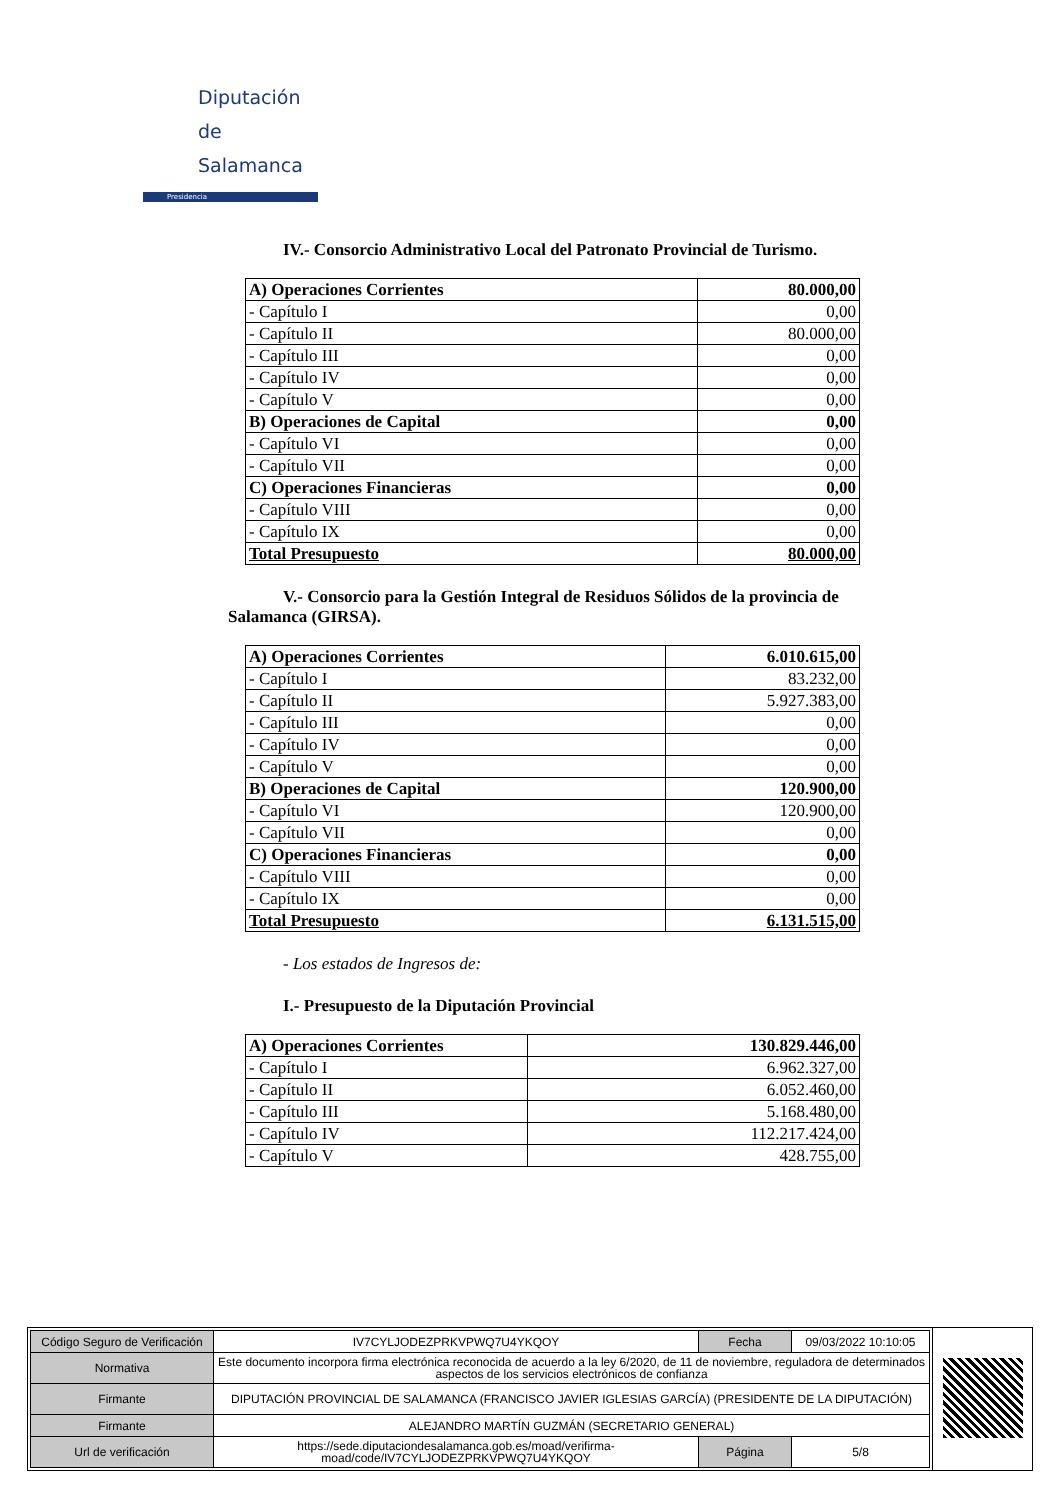Diputación
de Salamanca
Presidencia
IV.- Consorcio Administrativo Local del Patronato Provincial de Turismo.
| A) Operaciones Corrientes | 80.000,00 |
| - Capítulo I | 0,00 |
| - Capítulo II | 80.000,00 |
| - Capítulo III | 0,00 |
| - Capítulo IV | 0,00 |
| - Capítulo V | 0,00 |
| B) Operaciones de Capital | 0,00 |
| - Capítulo VI | 0,00 |
| - Capítulo VII | 0,00 |
| C) Operaciones Financieras | 0,00 |
| - Capítulo VIII | 0,00 |
| - Capítulo IX | 0,00 |
| Total Presupuesto | 80.000,00 |
V.- Consorcio para la Gestión Integral de Residuos Sólidos de la provincia de Salamanca (GIRSA).
| A) Operaciones Corrientes | 6.010.615,00 |
| - Capítulo I | 83.232,00 |
| - Capítulo II | 5.927.383,00 |
| - Capítulo III | 0,00 |
| - Capítulo IV | 0,00 |
| - Capítulo V | 0,00 |
| B) Operaciones de Capital | 120.900,00 |
| - Capítulo VI | 120.900,00 |
| - Capítulo VII | 0,00 |
| C) Operaciones Financieras | 0,00 |
| - Capítulo VIII | 0,00 |
| - Capítulo IX | 0,00 |
| Total Presupuesto | 6.131.515,00 |
- Los estados de Ingresos de:
I.- Presupuesto de la Diputación Provincial
| A) Operaciones Corrientes | 130.829.446,00 |
| - Capítulo I | 6.962.327,00 |
| - Capítulo II | 6.052.460,00 |
| - Capítulo III | 5.168.480,00 |
| - Capítulo IV | 112.217.424,00 |
| - Capítulo V | 428.755,00 |
| Código Seguro de Verificación | IV7CYLJODEZPRKVPWQ7U4YKQOY | Fecha | 09/03/2022 10:10:05 |
| Normativa | Este documento incorpora firma electrónica reconocida de acuerdo a la ley 6/2020, de 11 de noviembre, reguladora de determinados aspectos de los servicios electrónicos de confianza | | |
| Firmante | DIPUTACIÓN PROVINCIAL DE SALAMANCA (FRANCISCO JAVIER IGLESIAS GARCÍA) (PRESIDENTE DE LA DIPUTACIÓN) | | |
| Firmante | ALEJANDRO MARTÍN GUZMÁN (SECRETARIO GENERAL) | | |
| Url de verificación | https://sede.diputaciondesalamanca.gob.es/moad/verifirma-moad/code/IV7CYLJODEZPRKVPWQ7U4YKQOY | Página | 5/8 |